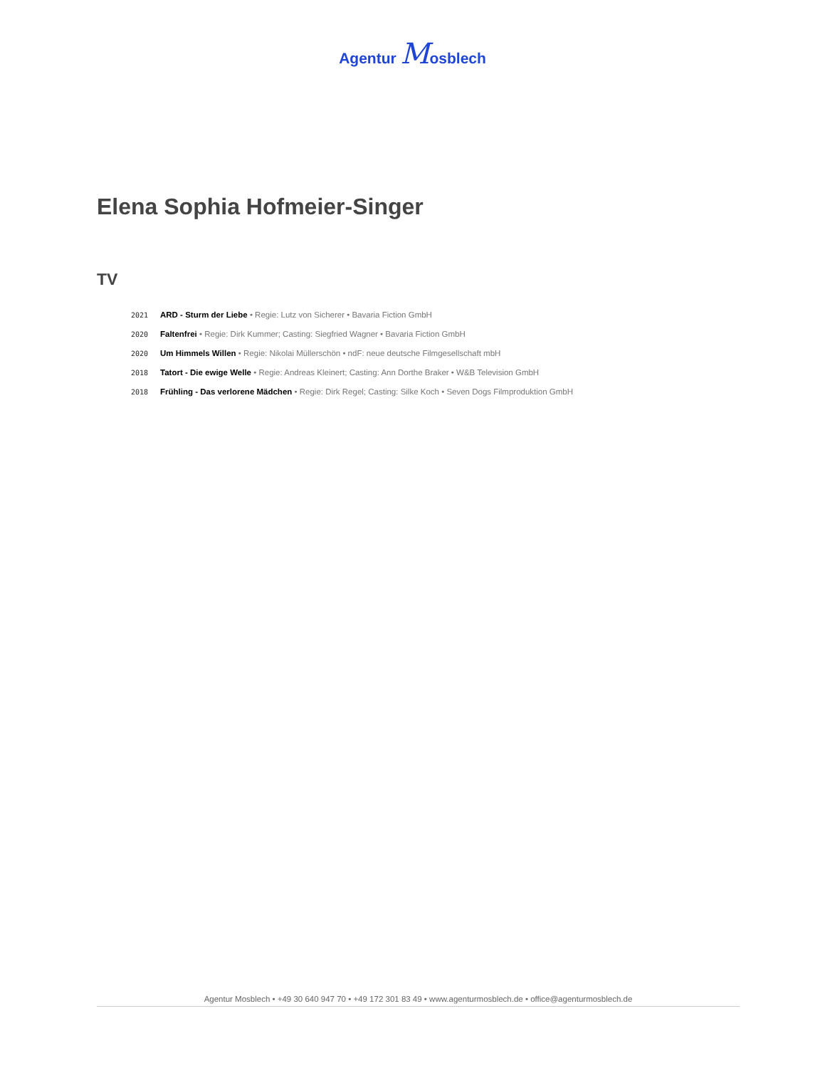Agentur Mosblech
Elena Sophia Hofmeier-Singer
TV
2021 ARD - Sturm der Liebe • Regie: Lutz von Sicherer • Bavaria Fiction GmbH
2020 Faltenfrei • Regie: Dirk Kummer; Casting: Siegfried Wagner • Bavaria Fiction GmbH
2020 Um Himmels Willen • Regie: Nikolai Müllerschön • ndF: neue deutsche Filmgesellschaft mbH
2018 Tatort - Die ewige Welle • Regie: Andreas Kleinert; Casting: Ann Dorthe Braker • W&B Television GmbH
2018 Frühling - Das verlorene Mädchen • Regie: Dirk Regel; Casting: Silke Koch • Seven Dogs Filmproduktion GmbH
Agentur Mosblech • +49 30 640 947 70 • +49 172 301 83 49 • www.agenturmosblech.de • office@agenturmosblech.de